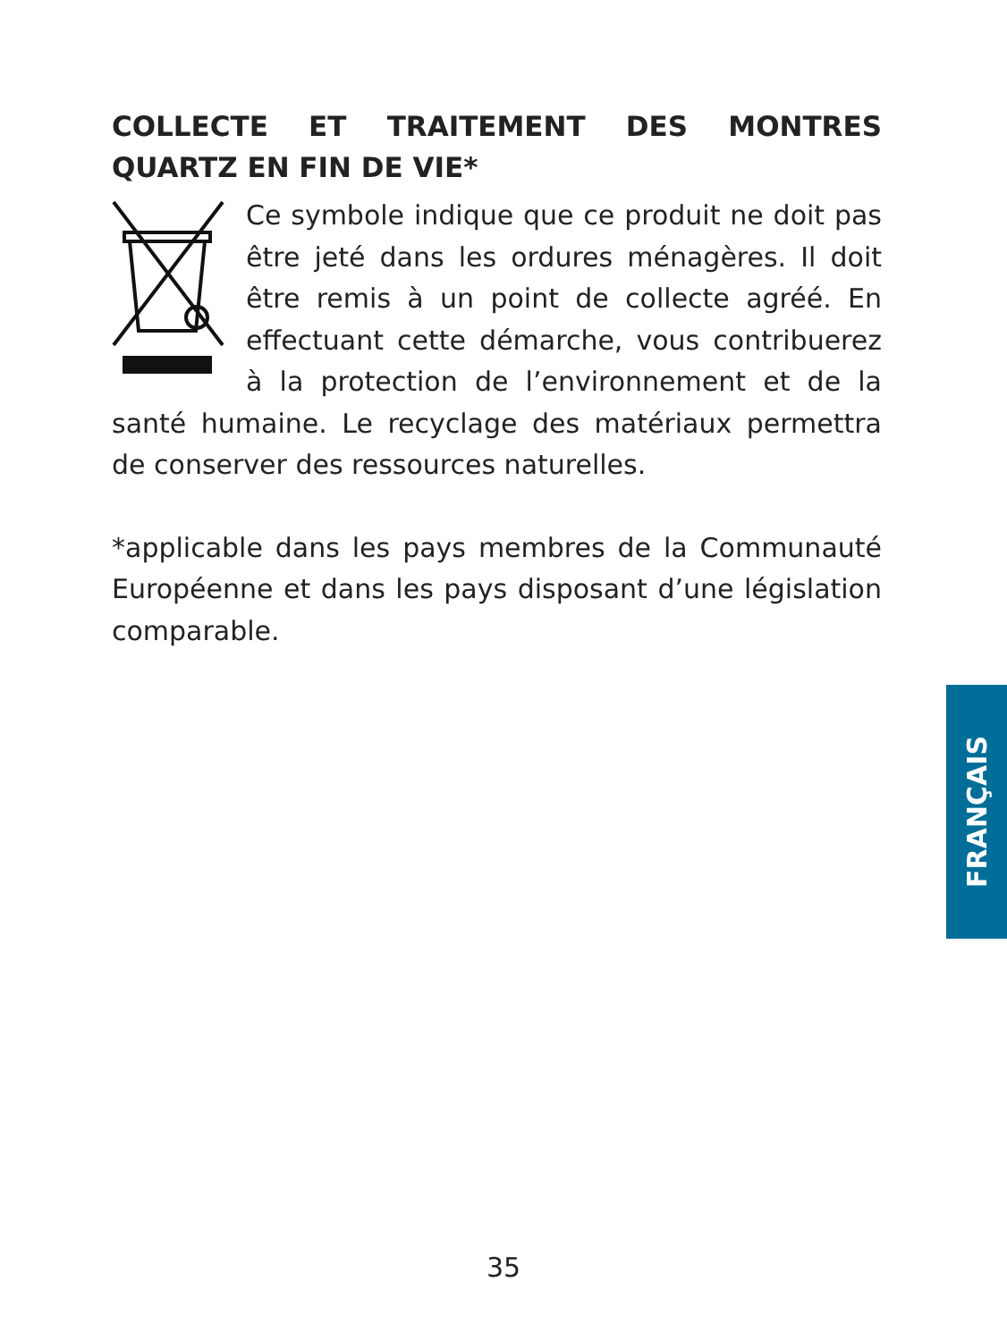COLLECTE ET TRAITEMENT DES MONTRES QUARTZ EN FIN DE VIE*
Ce symbole indique que ce produit ne doit pas être jeté dans les ordures ménagères. Il doit être remis à un point de collecte agréé. En effectuant cette démarche, vous contribuerez à la protection de l’environnement et de la santé humaine. Le recyclage des matériaux permettra de conserver des ressources naturelles.
*applicable dans les pays membres de la Communauté Européenne et dans les pays disposant d’une législation comparable.
FRANÇAIS
35